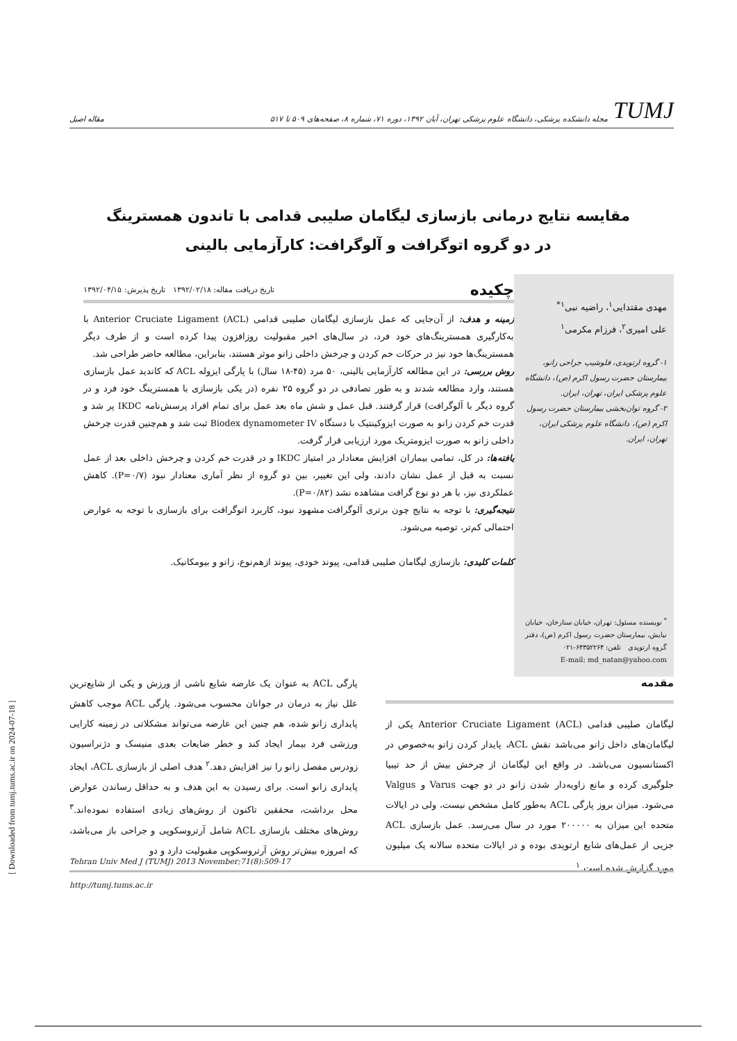TUMJ مجله دانشکده پزشکی، دانشگاه علوم پزشکی تهران، آبان ۱۳۹۲، دوره ۷۱، شماره ۸، صفحه‌های ۵۰۹ تا ۵۱۷
مقاله اصیل
مقایسه نتایج درمانی بازسازی لیگامان صلیبی قدامی با تاندون همسترینگ
در دو گروه اتوگرافت و آلوگرافت: کارآزمایی بالینی
مهدی مقتدایی<sup>۱</sup>، راضیه نبی<sup>۱*</sup>
علی امیری<sup>۲</sup>، فرزام مکرمی<sup>۱</sup>
۱- گروه ارتوپدی، فلوشیپ جراحی زانو، بیمارستان حضرت رسول اکرم (ص)، دانشگاه علوم پزشکی ایران، تهران، ایران.
۲- گروه توان‌بخشی بیمارستان حضرت رسول اکرم (ص)، دانشگاه علوم پزشکی ایران، تهران، ایران.
<sup>*</sup> نویسنده مسئول: تهران، خیابان ستارخان، خیابان نیایش، بیمارستان حضرت رسول اکرم (ص)، دفتر گروه ارتوپدی تلفن: ۶۴۳۵۲۲۶۴-۰۲۱
E-mail: md_natan@yahoo.com
چکیده تاریخ دریافت مقاله: ۱۳۹۲/۰۲/۱۸ تاریخ پذیرش: ۱۳۹۲/۰۴/۱۵
زمینه و هدف: از آن‌جایی که عمل بازسازی لیگامان صلیبی قدامی (Anterior Cruciate Ligament (ACL با به‌کارگیری همسترینگ‌های خود فرد، در سال‌های اخیر مقبولیت روزافزون پیدا کرده است و از طرف دیگر همسترینگ‌ها خود نیز در حرکات خم کردن و چرخش داخلی زانو موثر هستند، بنابراین، مطالعه حاضر طراحی شد.
روش بررسی: در این مطالعه کارآزمایی بالینی، ۵۰ مرد (۴۵-۱۸ سال) با پارگی ایزوله ACL که کاندید عمل بازسازی هستند، وارد مطالعه شدند و به طور تصادفی در دو گروه ۲۵ نفره (در یکی بازسازی با همسترینگ خود فرد و در گروه دیگر با آلوگرافت) قرار گرفتند. قبل عمل و شش ماه بعد عمل برای تمام افراد پرسش‌نامه IKDC پر شد و قدرت خم کردن زانو به صورت ایزوکینتیک با دستگاه Biodex dynamometer IV ثبت شد و هم‌چنین قدرت چرخش داخلی زانو به صورت ایزومتریک مورد ارزیابی قرار گرفت.
یافته‌ها: در کل، تمامی بیماران افزایش معنادار در امتیاز IKDC و در قدرت خم کردن و چرخش داخلی بعد از عمل نسبت به قبل از عمل نشان دادند، ولی این تغییر، بین دو گروه از نظر آماری معنادار نبود (P=۰/۷). کاهش عملکردی نیز، با هر دو نوع گرافت مشاهده نشد (P=۰/۸۲).
نتیجه‌گیری: با توجه به نتایج چون برتری آلوگرافت مشهود نبود، کاربرد اتوگرافت برای بازسازی با توجه به عوارض احتمالی کم‌تر، توصیه می‌شود.
کلمات کلیدی: بازسازی لیگامان صلیبی قدامی، پیوند خودی، پیوند ازهم‌نوع، زانو و بیومکانیک.
مقدمه
لیگامان صلیبی قدامی (Anterior Cruciate Ligament (ACL یکی از لیگامان‌های داخل زانو می‌باشد نقش ACL، پایدار کردن زانو به‌خصوص در اکستانسیون می‌باشد. در واقع این لیگامان از چرخش بیش از حد تیبیا جلوگیری کرده و مانع زاویه‌دار شدن زانو در دو جهت Varus و Valgus می‌شود. میزان بروز پارگی ACL به‌طور کامل مشخص نیست، ولی در ایالات متحده این میزان به ۲۰۰۰۰۰ مورد در سال می‌رسد. عمل بازسازی ACL جزیی از عمل‌های شایع ارتوپدی بوده و در ایالات متحده سالانه یک میلیون مورد گزارش شده است.<sup>۱</sup>
پارگی ACL به عنوان یک عارضه شایع ناشی از ورزش و یکی از شایع‌ترین علل نیاز به درمان در جوانان محسوب می‌شود. پارگی ACL موجب کاهش پایداری زانو شده، هم چنین این عارضه می‌تواند مشکلاتی در زمینه کارایی ورزشی فرد بیمار ایجاد کند و خطر ضایعات بعدی منیسک و دژنراسیون زودرس مفصل زانو را نیز افزایش دهد.<sup>۲</sup> هدف اصلی از بازسازی ACL، ایجاد پایداری زانو است. برای رسیدن به این هدف و به حداقل رساندن عوارض محل برداشت، محققین تاکنون از روش‌های زیادی استفاده نموده‌اند.<sup>۳</sup> روش‌های مختلف بازسازی ACL شامل آرتروسکوپی و جراحی باز می‌باشد، که امروزه بیش‌تر روش آرتروسکوپی مقبولیت دارد و دو
Tehran Univ Med J (TUMJ) 2013 November;71(8):509-17
http://tumj.tums.ac.ir
[ Downloaded from tumj.tums.ac.ir on 2024-07-18 ]